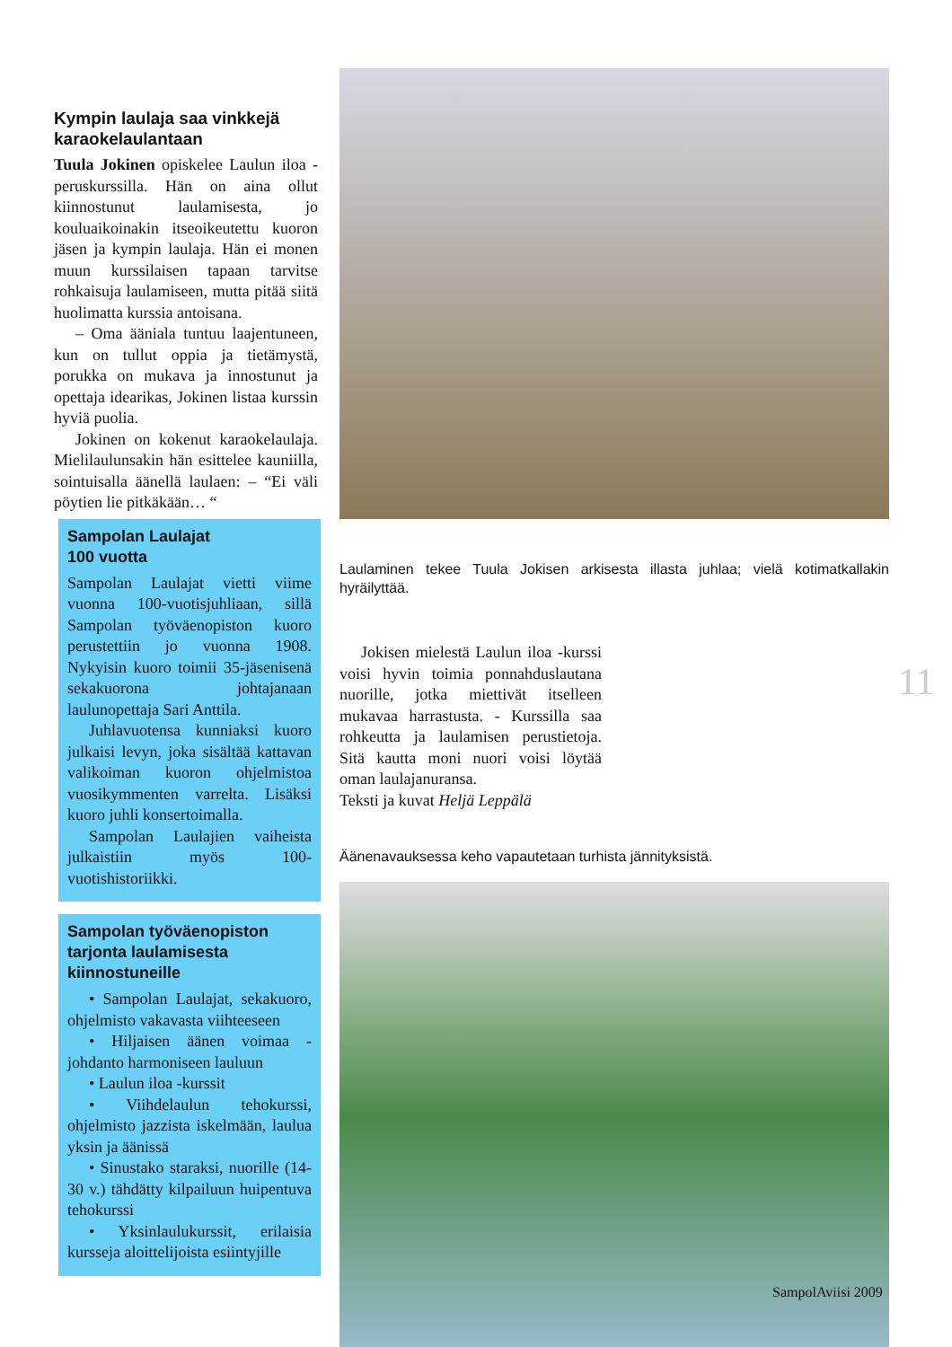Kympin laulaja saa vinkkejä karaokelaulantaan
Tuula Jokinen opiskelee Laulun iloa -peruskurssilla. Hän on aina ollut kiinnostunut laulamisesta, jo kouluaikoinakin itseoikeutettu kuoron jäsen ja kympin laulaja. Hän ei monen muun kurssilaisen tapaan tarvitse rohkaisuja laulamiseen, mutta pitää siitä huolimatta kurssia antoisana.
– Oma ääniala tuntuu laajentuneen, kun on tullut oppia ja tietämystä, porukka on mukava ja innostunut ja opettaja idearikas, Jokinen listaa kurssin hyviä puolia.
Jokinen on kokenut karaokelaulaja. Mielilaulunsakin hän esittelee kauniilla, sointuisalla äänellä laulaen: – “Ei väli pöytien lie pitkäkään… “
Sampolan Laulajat
100 vuotta
Sampolan Laulajat vietti viime vuonna 100-vuotisjuhliaan, sillä Sampolan työväenopiston kuoro perustettiin jo vuonna 1908. Nykyisin kuoro toimii 35-jäsenisenä sekakuorona johtajanaan laulunopettaja Sari Anttila.
Juhlavuotensa kunniaksi kuoro julkaisi levyn, joka sisältää kattavan valikoiman kuoron ohjelmistoa vuosikymmenten varrelta. Lisäksi kuoro juhli konsertoimalla.
Sampolan Laulajien vaiheista julkaistiin myös 100-vuotishistoriikki.
Sampolan työväenopiston tarjonta laulamisesta kiinnostuneille
• Sampolan Laulajat, sekakuoro, ohjelmisto vakavasta viihteeseen
• Hiljaisen äänen voimaa -johdanto harmoniseen lauluun
• Laulun iloa -kurssit
• Viihdelaulun tehokurssi, ohjelmisto jazzista iskelmään, laulua yksin ja äänissä
• Sinustako staraksi, nuorille (14-30 v.) tähdätty kilpailuun huipentuva tehokurssi
• Yksinlaulukurssit, erilaisia kursseja aloittelijoista esiintyjille
Laulaminen tekee Tuula Jokisen arkisesta illasta juhlaa; vielä kotimatkallakin hyräilyttää.
Jokisen mielestä Laulun iloa -kurssi voisi hyvin toimia ponnahduslautana nuorille, jotka miettivät itselleen mukavaa harrastusta. - Kurssilla saa rohkeutta ja laulamisen perustietoja. Sitä kautta moni nuori voisi löytää oman laulajanuransa.
Teksti ja kuvat Heljä Leppälä
Äänenavauksessa keho vapautetaan turhista jännityksistä.
11
SampolAviisi 2009